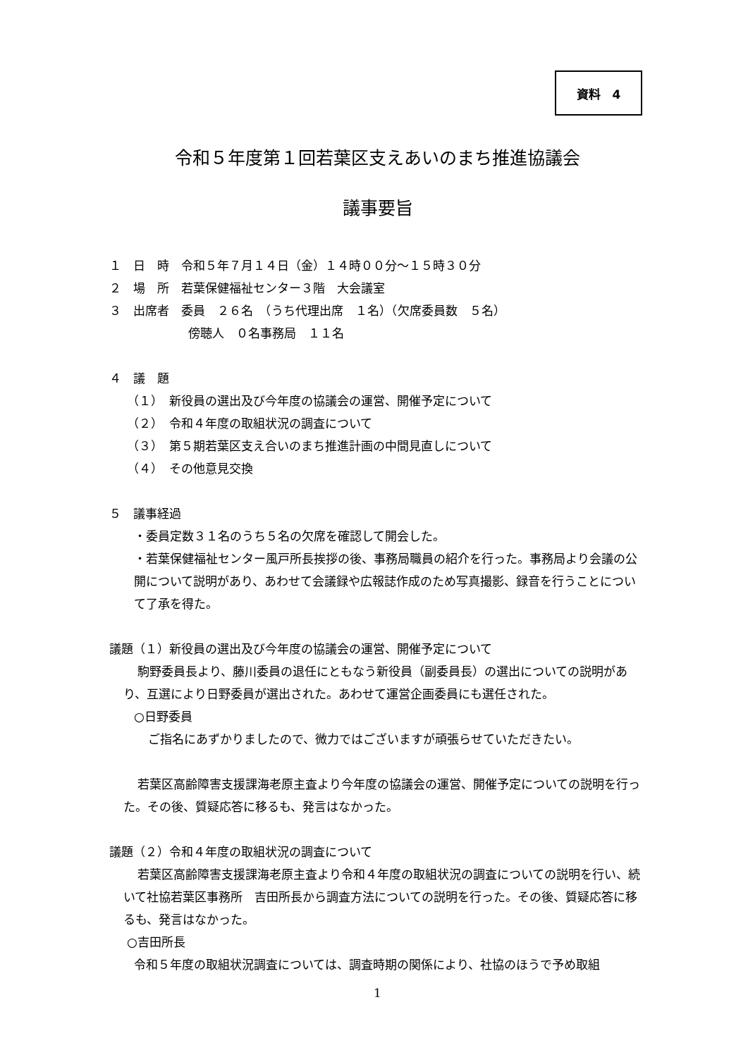資料　4
令和５年度第１回若葉区支えあいのまち推進協議会
議事要旨
１　日　時　令和５年７月１４日（金）１４時００分～１５時３０分
２　場　所　若葉保健福祉センター３階　大会議室
３　出席者　委員　２６名　（うち代理出席　１名）（欠席委員数　５名）
傍聴人　０名事務局　１１名
４　議　題
（１）　新役員の選出及び今年度の協議会の運営、開催予定について
（２）　令和４年度の取組状況の調査について
（３）　第５期若葉区支え合いのまち推進計画の中間見直しについて
（４）　その他意見交換
５　議事経過
・委員定数３１名のうち５名の欠席を確認して開会した。
・若葉保健福祉センター風戸所長挨拶の後、事務局職員の紹介を行った。事務局より会議の公開について説明があり、あわせて会議録や広報誌作成のため写真撮影、録音を行うことについて了承を得た。
議題（１）新役員の選出及び今年度の協議会の運営、開催予定について
駒野委員長より、藤川委員の退任にともなう新役員（副委員長）の選出についての説明があり、互選により日野委員が選出された。あわせて運営企画委員にも選任された。
○日野委員
ご指名にあずかりましたので、微力ではございますが頑張らせていただきたい。
若葉区高齢障害支援課海老原主査より今年度の協議会の運営、開催予定についての説明を行った。その後、質疑応答に移るも、発言はなかった。
議題（２）令和４年度の取組状況の調査について
若葉区高齢障害支援課海老原主査より令和４年度の取組状況の調査についての説明を行い、続いて社協若葉区事務所　吉田所長から調査方法についての説明を行った。その後、質疑応答に移るも、発言はなかった。
○吉田所長
令和５年度の取組状況調査については、調査時期の関係により、社協のほうで予め取組
1